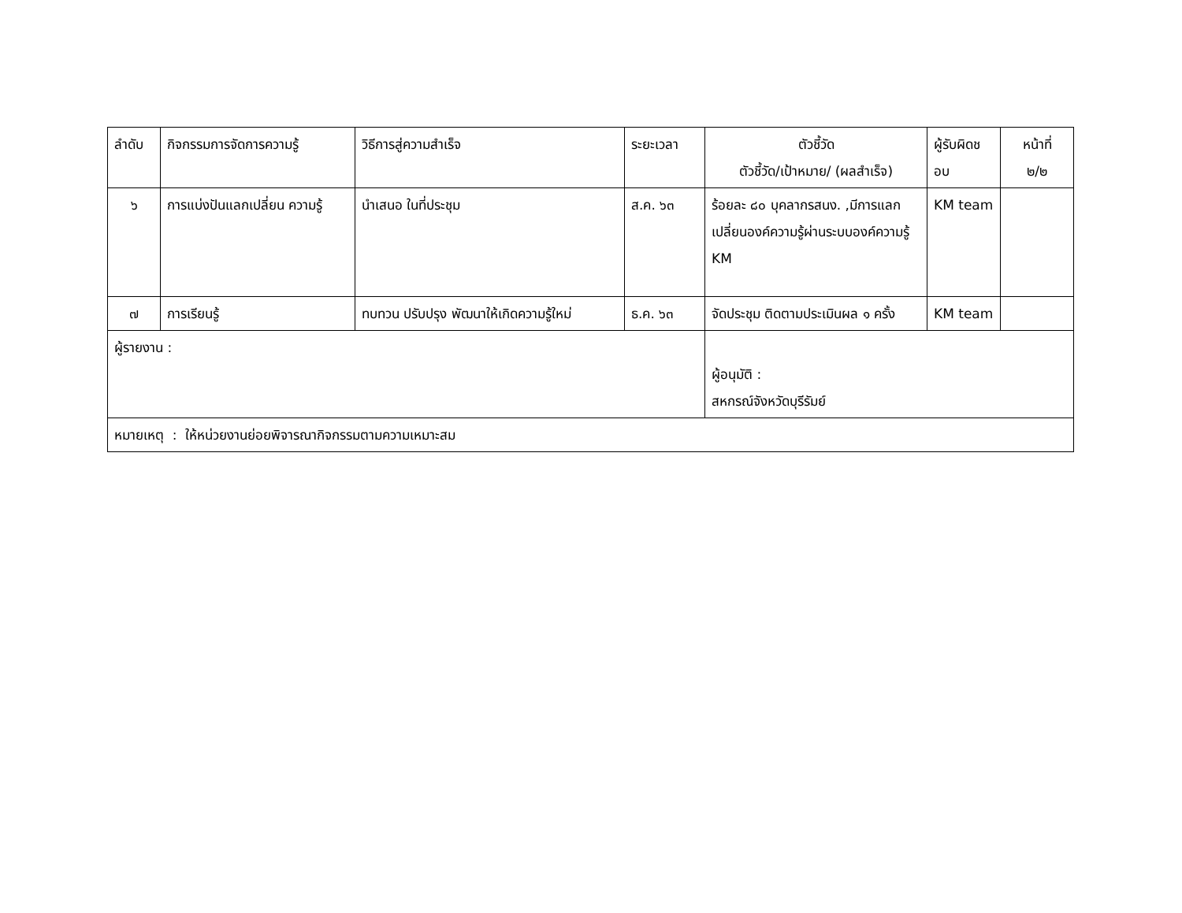| ลำดับ | กิจกรรมการจัดการความรู้ | วิธีการสู่ความสำเร็จ | ระยะเวลา | ตัวชี้วัด ตัวชี้วัด/เป้าหมาย/ (ผลสำเร็จ) | ผู้รับผิดช อบ | หน้าที่ ๒/๒ |
| ๖ | การแบ่งปันแลกเปลี่ยน ความรู้ | นำเสนอ ในที่ประชุม | ส.ค. ๖๓ | ร้อยละ ๘๐ บุคลากรสนง. ,มีการแลกเปลี่ยนองค์ความรู้ผ่านระบบองค์ความรู้ KM | KM team | |
| ๗ | การเรียนรู้ | ทบทวน ปรับปรุง พัฒนาให้เกิดความรู้ใหม่ | ธ.ค. ๖๓ | จัดประชุม ติดตามประเมินผล ๑ ครั้ง | KM team | |
| ผู้รายงาน : | | | | ผู้อนุมัติ : สหกรณ์จังหวัดบุรีรัมย์ | | |
| หมายเหตุ : ให้หน่วยงานย่อยพิจารณากิจกรรมตามความเหมาะสม | | | | | | |